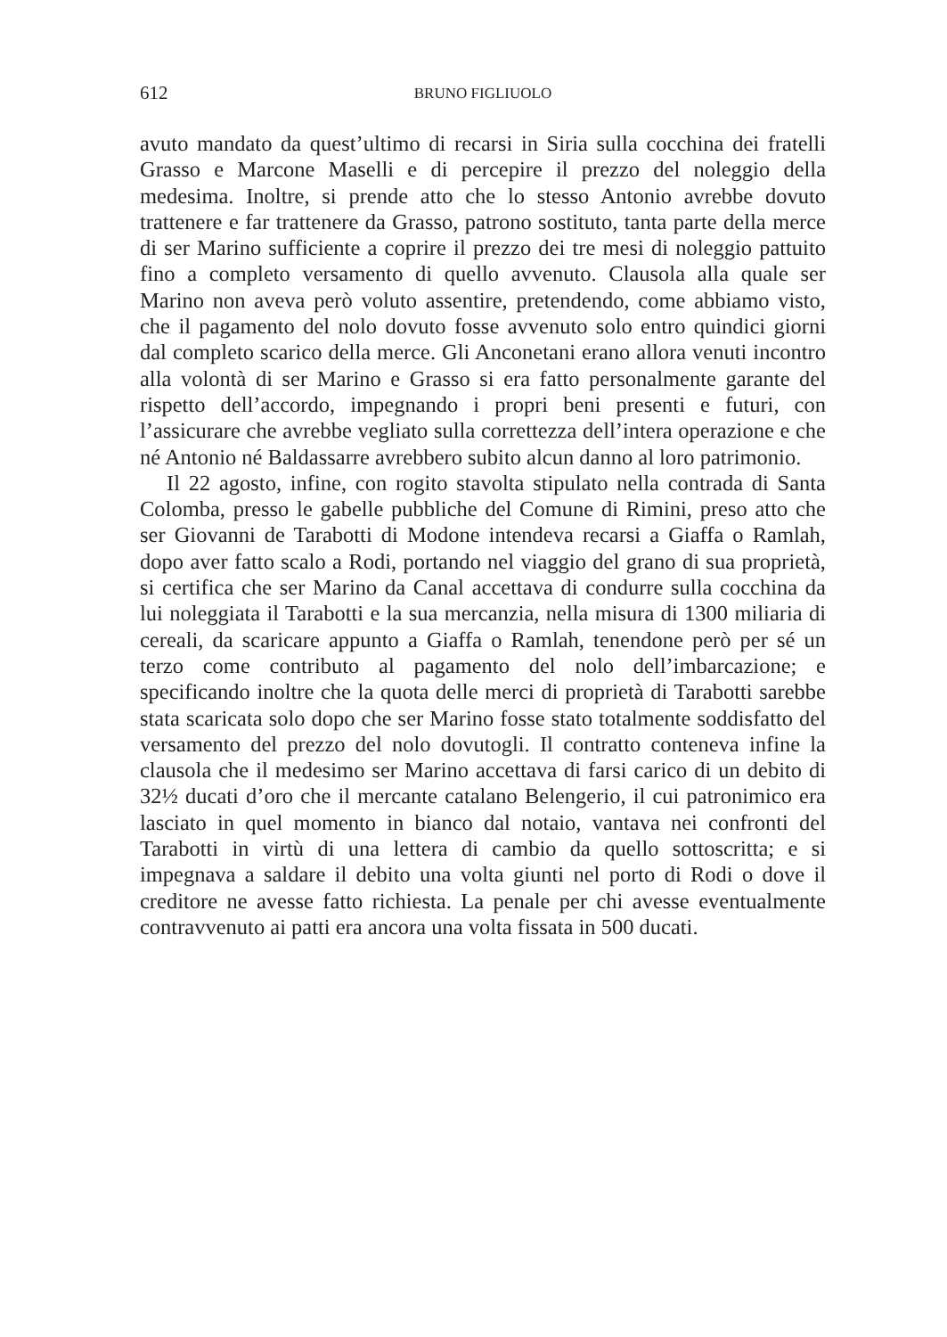612 BRUNO FIGLIUOLO
avuto mandato da quest’ultimo di recarsi in Siria sulla cocchina dei fratelli Grasso e Marcone Maselli e di percepire il prezzo del noleggio della medesima. Inoltre, si prende atto che lo stesso Antonio avrebbe dovuto trattenere e far trattenere da Grasso, patrono sostituto, tanta parte della merce di ser Marino sufficiente a coprire il prezzo dei tre mesi di noleggio pattuito fino a completo versamento di quello avvenuto. Clausola alla quale ser Marino non aveva però voluto assentire, pretendendo, come abbiamo visto, che il pagamento del nolo dovuto fosse avvenuto solo entro quindici giorni dal completo scarico della merce. Gli Anconetani erano allora venuti incontro alla volontà di ser Marino e Grasso si era fatto personalmente garante del rispetto dell’accordo, impegnando i propri beni presenti e futuri, con l’assicurare che avrebbe vegliato sulla correttezza dell’intera operazione e che né Antonio né Baldassarre avrebbero subito alcun danno al loro patrimonio.
Il 22 agosto, infine, con rogito stavolta stipulato nella contrada di Santa Colomba, presso le gabelle pubbliche del Comune di Rimini, preso atto che ser Giovanni de Tarabotti di Modone intendeva recarsi a Giaffa o Ramlah, dopo aver fatto scalo a Rodi, portando nel viaggio del grano di sua proprietà, si certifica che ser Marino da Canal accettava di condurre sulla cocchina da lui noleggiata il Tarabotti e la sua mercanzia, nella misura di 1300 miliaria di cereali, da scaricare appunto a Giaffa o Ramlah, tenendone però per sé un terzo come contributo al pagamento del nolo dell’imbarcazione; e specificando inoltre che la quota delle merci di proprietà di Tarabotti sarebbe stata scaricata solo dopo che ser Marino fosse stato totalmente soddisfatto del versamento del prezzo del nolo dovutogli. Il contratto conteneva infine la clausola che il medesimo ser Marino accettava di farsi carico di un debito di 32½ ducati d’oro che il mercante catalano Belengerio, il cui patronimico era lasciato in quel momento in bianco dal notaio, vantava nei confronti del Tarabotti in virtù di una lettera di cambio da quello sottoscritta; e si impegnava a saldare il debito una volta giunti nel porto di Rodi o dove il creditore ne avesse fatto richiesta. La penale per chi avesse eventualmente contravvenuto ai patti era ancora una volta fissata in 500 ducati.